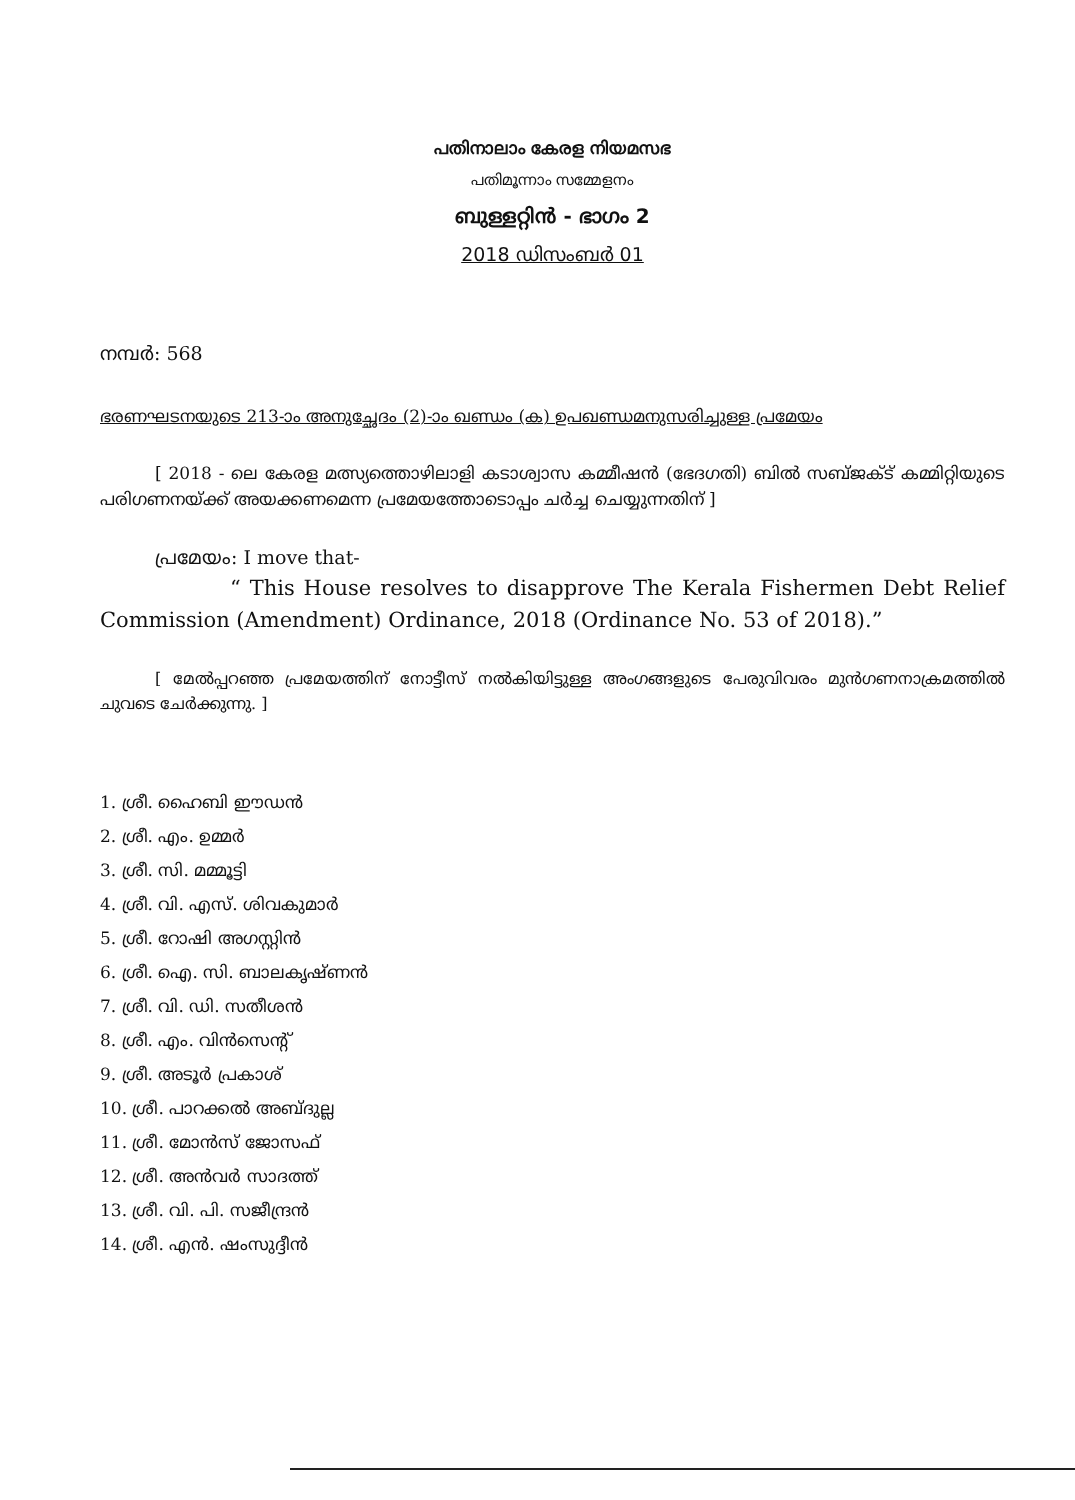പതിനാലാം കേരള നിയമസഭ
പതിമൂന്നാം സമ്മേളനം
ബുള്ളറ്റിൻ - ഭാഗം 2
2018 ഡിസംബർ 01
നമ്പർ: 568
ഭരണഘടനയുടെ 213-ാം അനുച്ഛേദം (2)-ാം ഖണ്ഡം (ക) ഉപഖണ്ഡമനുസരിച്ചുള്ള പ്രമേയം
[ 2018 - ലെ കേരള മത്സ്യത്തൊഴിലാളി കടാശ്വാസ കമ്മീഷൻ (ഭേദഗതി) ബിൽ സബ്ജക്ട് കമ്മിറ്റിയുടെ പരിഗണനയ്ക്ക് അയക്കണമെന്ന പ്രമേയത്തോടൊപ്പം ചർച്ച ചെയ്യുന്നതിന് ]
പ്രമേയം: I move that-
“ This House resolves to disapprove The Kerala Fishermen Debt Relief Commission (Amendment) Ordinance, 2018 (Ordinance No. 53 of 2018).”
[ മേൽപ്പറഞ്ഞ പ്രമേയത്തിന് നോട്ടീസ് നൽകിയിട്ടുള്ള അംഗങ്ങളുടെ പേരുവിവരം മുൻഗണനാക്രമത്തിൽ ചുവടെ ചേർക്കുന്നു. ]
1. ശ്രീ. ഹൈബി ഈഡൻ
2. ശ്രീ. എം. ഉമ്മർ
3. ശ്രീ. സി. മമ്മൂട്ടി
4. ശ്രീ. വി. എസ്. ശിവകുമാർ
5. ശ്രീ. റോഷി അഗസ്റ്റിൻ
6. ശ്രീ. ഐ. സി. ബാലകൃഷ്ണൻ
7. ശ്രീ. വി. ഡി. സതീശൻ
8. ശ്രീ. എം. വിൻസെന്റ്
9. ശ്രീ. അടൂർ പ്രകാശ്
10. ശ്രീ. പാറക്കൽ അബ്ദുല്ല
11. ശ്രീ. മോൻസ് ജോസഫ്
12. ശ്രീ. അൻവർ സാദത്ത്
13. ശ്രീ. വി. പി. സജീന്ദ്രൻ
14. ശ്രീ. എൻ. ഷംസുദ്ദീൻ